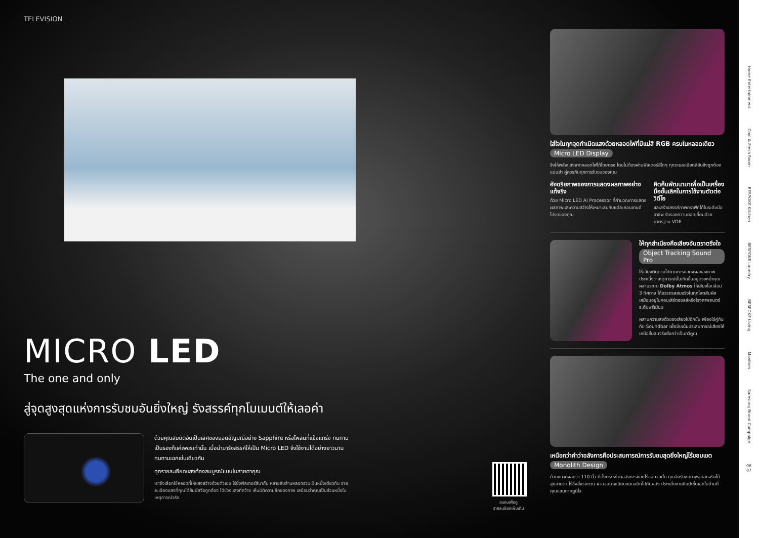TELEVISION
MICRO LED
The one and only
สู่จุดสูงสุดแห่งการรับชมอันยิ่งใหญ่ รังสรรค์ทุกโมเมนต์ให้เลอค่า
ด้วยคุณสมบัติอันเป็นเลิศของยอดอัญมณีอย่าง Sapphire หรือไพลินที่แข็งแกร่ง ทนทานเป็นรองก็แค่เพชรเท่านั้น เมื่อนำมารังสรรค์ให้เป็น Micro LED จึงใช้งานได้อย่างยาวนาน ทนทานเฉกเช่นเดียวกัน
ทุกรายละเอียดแสงต้องสมบูรณ์แบบในสายตาคุณ
เราจึงเลือกใช้หลอดที่ให้แสงสว่างด้วยตัวเอง ไร้ซึ่งฟิลเตอร์สีมากั้น หลายสิบล้านหลอดรวมเป็นหนึ่งเดียวกัน รายละเอียดแสงที่คุณได้สัมผัสจึงถูกต้อง ได้ช่วงแสงที่กว้าง เห็นมิติความลึกของภาพ เสมือนว่าคุณเป็นส่วนหนึ่งในเหตุการณ์จริง
สแกนเพื่อดู
รายละเอียดเพิ่มเติม
ใส่ใจในทุกจุดกำเนิดแสงด้วยหลอดไฟที่มีแม่สี RGB ครบในหลอดเดียว
Micro LED Display
จึงให้พลังแสงจากหลอดไฟได้โดยตรง โดยไม่ต้องผ่านฟิลเตอร์สีใดๆ ทุกรายละเอียดสีสันจึงถูกต้องแม่นยำ คู่ควรกับทุกการรับชมของคุณ
อัจฉริยภาพของการแสดงผลภาพอย่างแท้จริง
ด้วย Micro LED AI Processor ที่คำนวณการแสดงผลภาพและความสว่างให้เหมาะสมกับแต่ละคอนเทนต์โปรดของคุณ
คิดค้นพัฒนามาเพื่อเป็นเครื่องมือชั้นเลิศในการใช้งานตัดต่อวิดีโอ
และสร้างสรรค์ภาพกราฟิกได้ในระดับมืออาชีพ รับรองความยอดเยี่ยมด้วยมาตรฐาน VDE
ให้ทุกสำเนียงคือเสียงอันตราตรึงใจ
Object Tracking Sound Pro
ให้เสียงติดตามไปตามการแสดงผลของภาพ ประหนึ่งว่าเหตุการณ์นั้นเกิดขึ้นอยู่ตรงหน้าคุณ ผสานระบบ Dolby Atmos ให้เสียงโอบล้อม 3 ทิศทาง ได้อรรถรสสมจริงในทุกโสตสัมผัส เสมือนอยู่ในคอนเสิร์ตฮอลล์หรือโรงภาพยนตร์ระดับพรีเมียม
ผสานความลงตัวของเสียงไปอีกขั้น เพียงใช้คู่กันกับ Soundbar เพื่อขับเน้นประสบการณ์เสียงให้เหนือชั้นสมจริงยิ่งกว่าเป็นทวีคูณ
เหนือกว่าคำว่าอลังการคือประสบการณ์การรับชมสุดยิ่งใหญ่ไร้ขอบเขต
Monolith Design
ด้วยขนาดจอกว่า 110 นิ้ว ที่ตั้งตระหง่านอลังการแบบไร้ขอบจอกั้น คุณจึงรับชมภาพสุดสมจริงได้สุดสายตา ไร้ซึ่งสิ่งรบกวน ผ่านจอบางเฉียบแนบสนิทไปกับผนัง ประหนึ่งงานศิลปะชิ้นเอกในบ้านที่คุณแสนภาคภูมิใจ
Home Entertainment
Cool & Fresh Room
BESPOKE Kitchen
BESPOKE Laundry
BESPOKE Living
Monitors
Samsung Brand Campaign
06
07